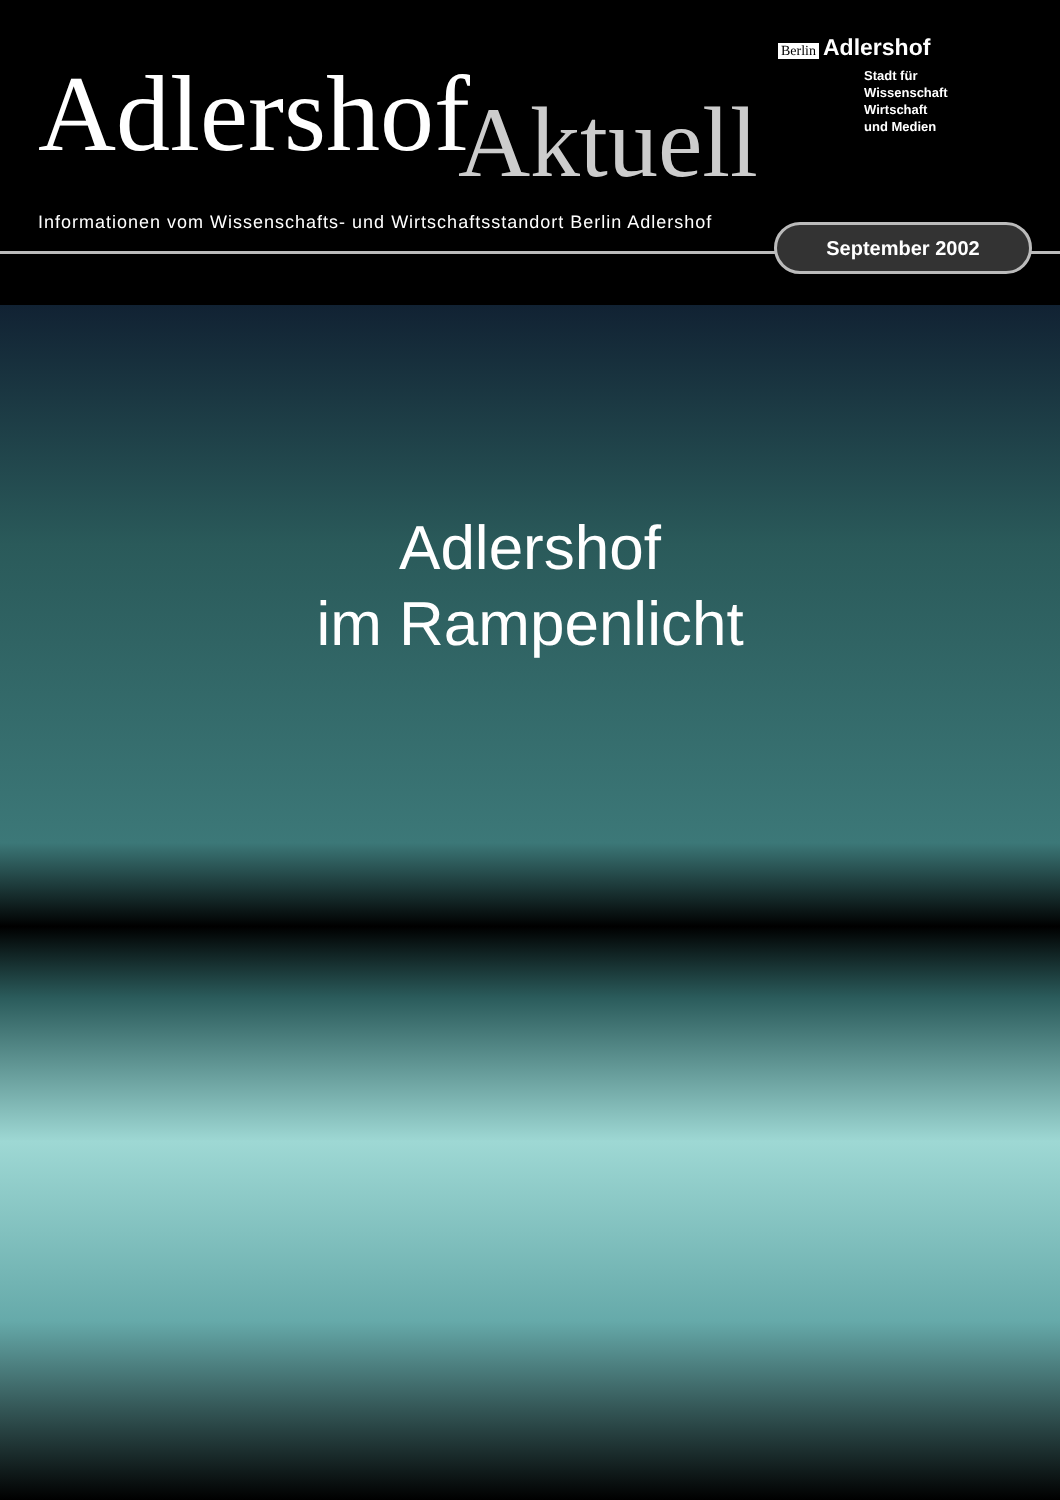Berlin Adlershof
Stadt für
Wissenschaft
Wirtschaft
und Medien
AdlershofAktuell
Informationen vom Wissenschafts- und Wirtschaftsstandort Berlin Adlershof
September 2002
Adlershof
im Rampenlicht